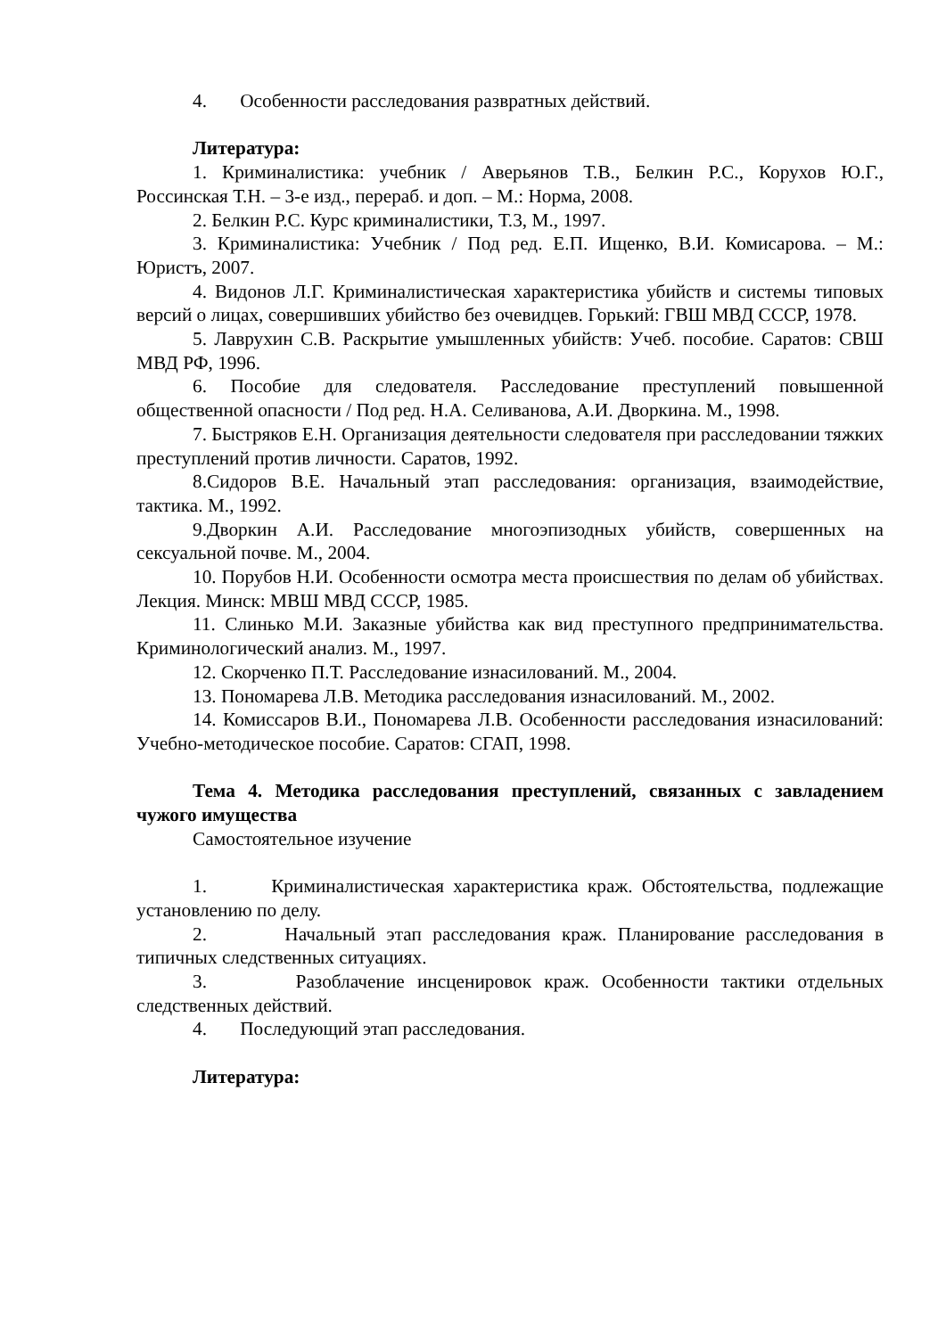4. Особенности расследования развратных действий.
Литература:
1. Криминалистика: учебник / Аверьянов Т.В., Белкин Р.С., Корухов Ю.Г., Россинская Т.Н. – 3-е изд., перераб. и доп. – М.: Норма, 2008.
2. Белкин Р.С. Курс криминалистики, Т.3, М., 1997.
3. Криминалистика: Учебник / Под ред. Е.П. Ищенко, В.И. Комисарова. – М.: Юристъ, 2007.
4. Видонов Л.Г. Криминалистическая характеристика убийств и системы типовых версий о лицах, совершивших убийство без очевидцев. Горький: ГВШ МВД СССР, 1978.
5. Лаврухин С.В. Раскрытие умышленных убийств: Учеб. пособие. Саратов: СВШ МВД РФ, 1996.
6. Пособие для следователя. Расследование преступлений повышенной общественной опасности / Под ред. Н.А. Селиванова, А.И. Дворкина. М., 1998.
7. Быстряков Е.Н. Организация деятельности следователя при расследовании тяжких преступлений против личности. Саратов, 1992.
8.Сидоров В.Е. Начальный этап расследования: организация, взаимодействие, тактика. М., 1992.
9.Дворкин А.И. Расследование многоэпизодных убийств, совершенных на сексуальной почве. М., 2004.
10. Порубов Н.И. Особенности осмотра места происшествия по делам об убийствах. Лекция. Минск: МВШ МВД СССР, 1985.
11. Слинько М.И. Заказные убийства как вид преступного предпринимательства. Криминологический анализ. М., 1997.
12. Скорченко П.Т. Расследование изнасилований. М., 2004.
13. Пономарева Л.В. Методика расследования изнасилований. М., 2002.
14. Комиссаров В.И., Пономарева Л.В. Особенности расследования изнасилований: Учебно-методическое пособие. Саратов: СГАП, 1998.
Тема 4. Методика расследования преступлений, связанных с завладением чужого имущества
Самостоятельное изучение
1. Криминалистическая характеристика краж. Обстоятельства, подлежащие установлению по делу.
2. Начальный этап расследования краж. Планирование расследования в типичных следственных ситуациях.
3. Разоблачение инсценировок краж. Особенности тактики отдельных следственных действий.
4. Последующий этап расследования.
Литература: